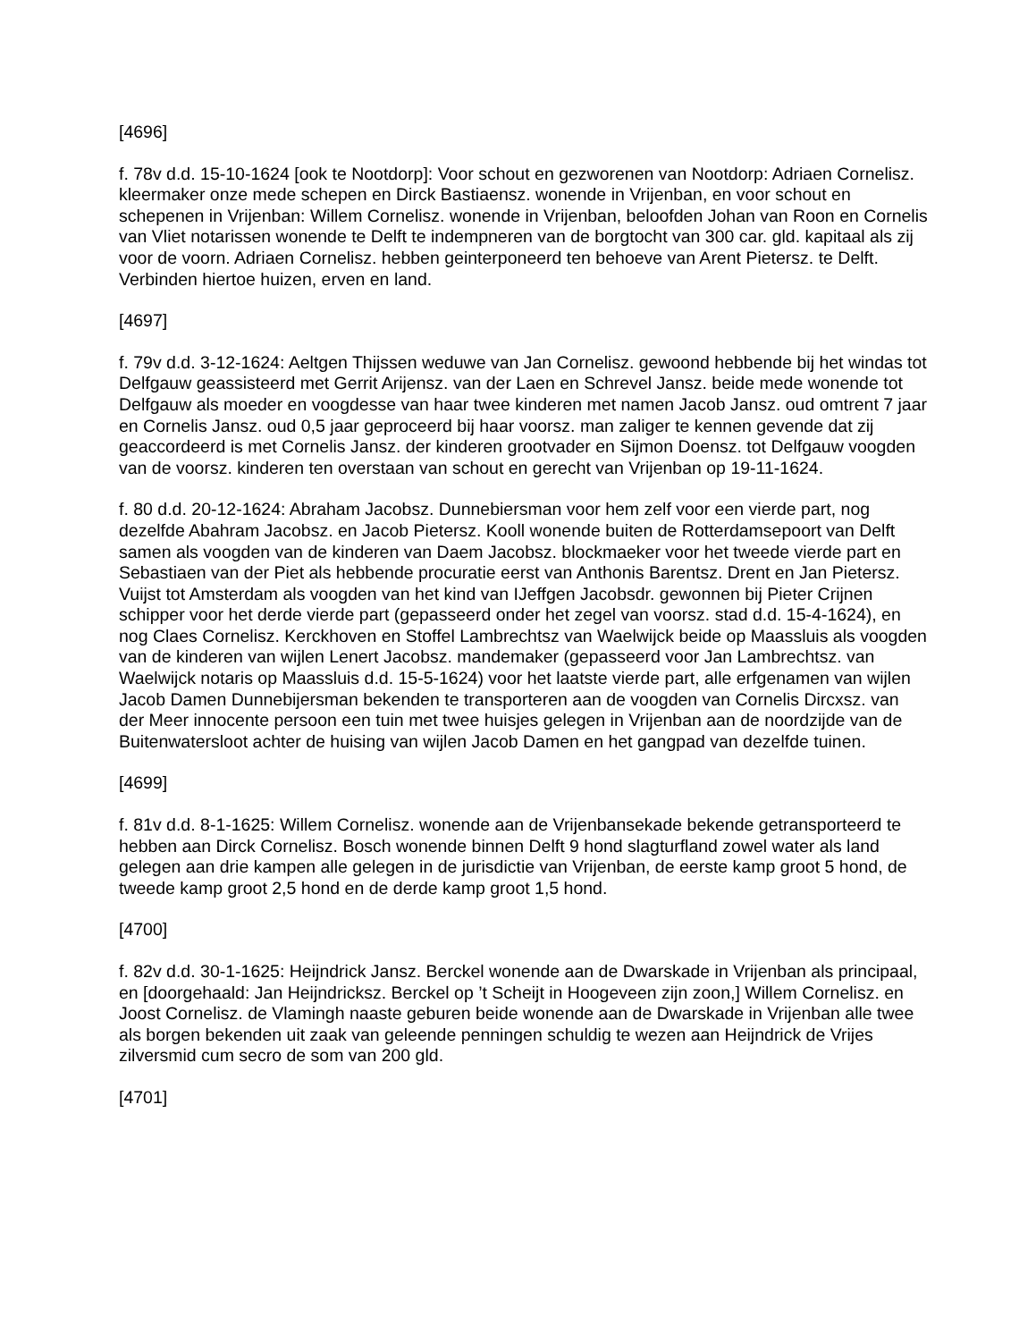[4696]
f. 78v d.d. 15-10-1624 [ook te Nootdorp]: Voor schout en gezworenen van Nootdorp: Adriaen Cornelisz. kleermaker onze mede schepen en Dirck Bastiaensz. wonende in Vrijenban, en voor schout en schepenen in Vrijenban: Willem Cornelisz. wonende in Vrijenban, beloofden Johan van Roon en Cornelis van Vliet notarissen wonende te Delft te indempneren van de borgtocht van 300 car. gld. kapitaal als zij voor de voorn. Adriaen Cornelisz. hebben geinterponeerd ten behoeve van Arent Pietersz. te Delft. Verbinden hiertoe huizen, erven en land.
[4697]
f. 79v d.d. 3-12-1624: Aeltgen Thijssen weduwe van Jan Cornelisz. gewoond hebbende bij het windas tot Delfgauw geassisteerd met Gerrit Arijensz. van der Laen en Schrevel Jansz. beide mede wonende tot Delfgauw als moeder en voogdesse van haar twee kinderen met namen Jacob Jansz. oud omtrent 7 jaar en Cornelis Jansz. oud 0,5 jaar geproceerd bij haar voorsz. man zaliger te kennen gevende dat zij geaccordeerd is met Cornelis Jansz. der kinderen grootvader en Sijmon Doensz. tot Delfgauw voogden van de voorsz. kinderen ten overstaan van schout en gerecht van Vrijenban op 19-11-1624.
f. 80 d.d. 20-12-1624: Abraham Jacobsz. Dunnebiersman voor hem zelf voor een vierde part, nog dezelfde Abahram Jacobsz. en Jacob Pietersz. Kooll wonende buiten de Rotterdamsepoort van Delft samen als voogden van de kinderen van Daem Jacobsz. blockmaeker voor het tweede vierde part en Sebastiaen van der Piet als hebbende procuratie eerst van Anthonis Barentsz. Drent en Jan Pietersz. Vuijst tot Amsterdam als voogden van het kind van IJeffgen Jacobsdr. gewonnen bij Pieter Crijnen schipper voor het derde vierde part (gepasseerd onder het zegel van voorsz. stad d.d. 15-4-1624), en nog Claes Cornelisz. Kerckhoven en Stoffel Lambrechtsz van Waelwijck beide op Maassluis als voogden van de kinderen van wijlen Lenert Jacobsz. mandemaker (gepasseerd voor Jan Lambrechtsz. van Waelwijck notaris op Maassluis d.d. 15-5-1624) voor het laatste vierde part, alle erfgenamen van wijlen Jacob Damen Dunnebijersman bekenden te transporteren aan de voogden van Cornelis Dircxsz. van der Meer innocente persoon een tuin met twee huisjes gelegen in Vrijenban aan de noordzijde van de Buitenwatersloot achter de huising van wijlen Jacob Damen en het gangpad van dezelfde tuinen.
[4699]
f. 81v d.d. 8-1-1625: Willem Cornelisz. wonende aan de Vrijenbansekade bekende getransporteerd te hebben aan Dirck Cornelisz. Bosch wonende binnen Delft 9 hond slagturfland zowel water als land gelegen aan drie kampen alle gelegen in de jurisdictie van Vrijenban, de eerste kamp groot 5 hond, de tweede kamp groot 2,5 hond en de derde kamp groot 1,5 hond.
[4700]
f. 82v d.d. 30-1-1625: Heijndrick Jansz. Berckel wonende aan de Dwarskade in Vrijenban als principaal, en [doorgehaald: Jan Heijndricksz. Berckel op ’t Scheijt in Hoogeveen zijn zoon,] Willem Cornelisz. en Joost Cornelisz. de Vlamingh naaste geburen beide wonende aan de Dwarskade in Vrijenban alle twee als borgen bekenden uit zaak van geleende penningen schuldig te wezen aan Heijndrick de Vrijes zilversmid cum secro de som van 200 gld.
[4701]